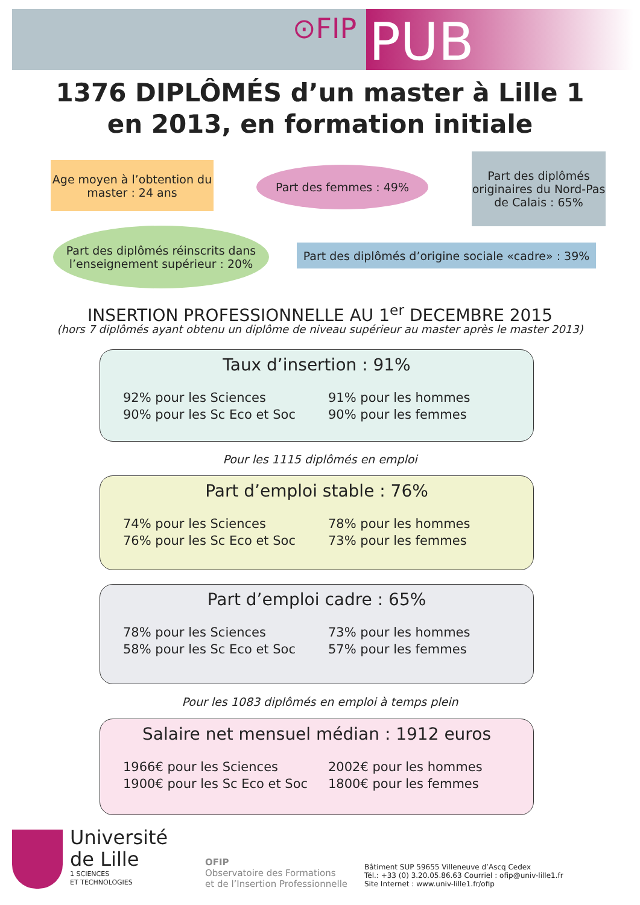⊙FIP PUB
1376 DIPLÔMÉS d’un master à Lille 1
en 2013, en formation initiale
Age moyen à l’obtention du master : 24 ans
Part des femmes : 49%
Part des diplômés originaires du Nord-Pas de Calais : 65%
Part des diplômés réinscrits dans l’enseignement supérieur : 20%
Part des diplômés d’origine sociale «cadre» : 39%
INSERTION PROFESSIONNELLE AU 1<sup>er</sup> DECEMBRE 2015
(hors 7 diplômés ayant obtenu un diplôme de niveau supérieur au master après le master 2013)
Taux d’insertion : 91%
92% pour les Sciences
90% pour les Sc Eco et Soc
91% pour les hommes
90% pour les femmes
Pour les 1115 diplômés en emploi
Part d’emploi stable : 76%
74% pour les Sciences
76% pour les Sc Eco et Soc
78% pour les hommes
73% pour les femmes
Part d’emploi cadre : 65%
78% pour les Sciences
58% pour les Sc Eco et Soc
73% pour les hommes
57% pour les femmes
Pour les 1083 diplômés en emploi à temps plein
Salaire net mensuel médian : 1912 euros
1966€ pour les Sciences
1900€ pour les Sc Eco et Soc
2002€ pour les hommes
1800€ pour les femmes
Université
de Lille
1 SCIENCES
ET TECHNOLOGIES
OFIP
Observatoire des Formations
et de l’Insertion Professionnelle
Bâtiment SUP 59655 Villeneuve d’Ascq Cedex
Tél.: +33 (0) 3.20.05.86.63 Courriel : ofip@univ-lille1.fr
Site Internet : www.univ-lille1.fr/ofip